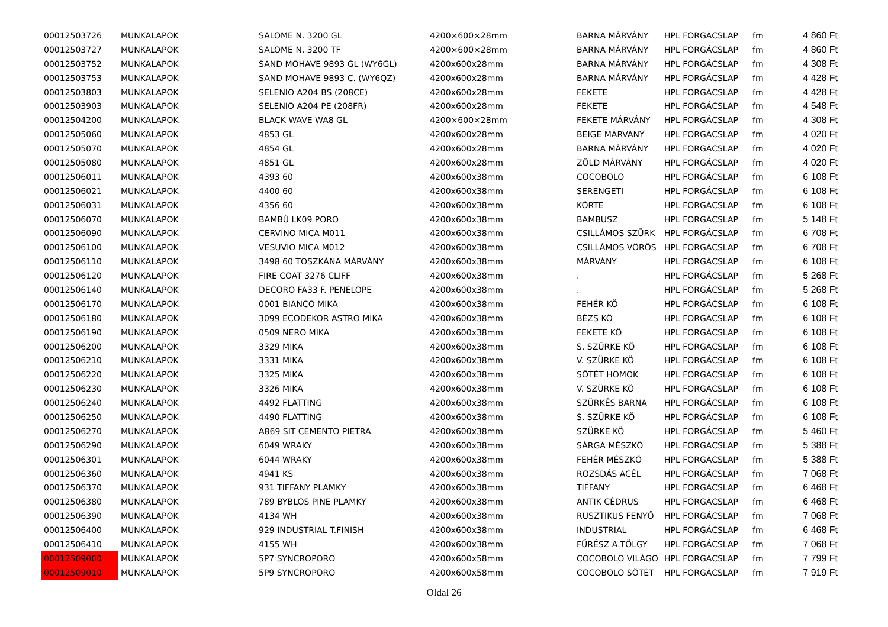| 00012503726 | MUNKALAPOK | SALOME N. 3200 GL | 4200×600×28mm | BARNA MÁRVÁNY | HPL FORGÁCSLAP | fm | 4 860 Ft |
| 00012503727 | MUNKALAPOK | SALOME N. 3200 TF | 4200×600×28mm | BARNA MÁRVÁNY | HPL FORGÁCSLAP | fm | 4 860 Ft |
| 00012503752 | MUNKALAPOK | SAND MOHAVE 9893 GL (WY6GL) | 4200x600x28mm | BARNA MÁRVÁNY | HPL FORGÁCSLAP | fm | 4 308 Ft |
| 00012503753 | MUNKALAPOK | SAND MOHAVE 9893 C. (WY6QZ) | 4200x600x28mm | BARNA MÁRVÁNY | HPL FORGÁCSLAP | fm | 4 428 Ft |
| 00012503803 | MUNKALAPOK | SELENIO A204 BS (208CE) | 4200x600x28mm | FEKETE | HPL FORGÁCSLAP | fm | 4 428 Ft |
| 00012503903 | MUNKALAPOK | SELENIO A204 PE (208FR) | 4200x600x28mm | FEKETE | HPL FORGÁCSLAP | fm | 4 548 Ft |
| 00012504200 | MUNKALAPOK | BLACK WAVE WA8 GL | 4200×600×28mm | FEKETE MÁRVÁNY | HPL FORGÁCSLAP | fm | 4 308 Ft |
| 00012505060 | MUNKALAPOK | 4853 GL | 4200x600x28mm | BEIGE MÁRVÁNY | HPL FORGÁCSLAP | fm | 4 020 Ft |
| 00012505070 | MUNKALAPOK | 4854 GL | 4200x600x28mm | BARNA MÁRVÁNY | HPL FORGÁCSLAP | fm | 4 020 Ft |
| 00012505080 | MUNKALAPOK | 4851 GL | 4200x600x28mm | ZÖLD MÁRVÁNY | HPL FORGÁCSLAP | fm | 4 020 Ft |
| 00012506011 | MUNKALAPOK | 4393 60 | 4200x600x38mm | COCOBOLO | HPL FORGÁCSLAP | fm | 6 108 Ft |
| 00012506021 | MUNKALAPOK | 4400 60 | 4200x600x38mm | SERENGETI | HPL FORGÁCSLAP | fm | 6 108 Ft |
| 00012506031 | MUNKALAPOK | 4356 60 | 4200x600x38mm | KÖRTE | HPL FORGÁCSLAP | fm | 6 108 Ft |
| 00012506070 | MUNKALAPOK | BAMBÚ LK09 PORO | 4200x600x38mm | BAMBUSZ | HPL FORGÁCSLAP | fm | 5 148 Ft |
| 00012506090 | MUNKALAPOK | CERVINO MICA M011 | 4200x600x38mm | CSILLÁMOS SZÜRK | HPL FORGÁCSLAP | fm | 6 708 Ft |
| 00012506100 | MUNKALAPOK | VESUVIO MICA M012 | 4200x600x38mm | CSILLÁMOS VÖRÖS | HPL FORGÁCSLAP | fm | 6 708 Ft |
| 00012506110 | MUNKALAPOK | 3498 60 TOSZKÁNA MÁRVÁNY | 4200x600x38mm | MÁRVÁNY | HPL FORGÁCSLAP | fm | 6 108 Ft |
| 00012506120 | MUNKALAPOK | FIRE COAT 3276 CLIFF | 4200x600x38mm | . | HPL FORGÁCSLAP | fm | 5 268 Ft |
| 00012506140 | MUNKALAPOK | DECORO FA33 F. PENELOPE | 4200x600x38mm | . | HPL FORGÁCSLAP | fm | 5 268 Ft |
| 00012506170 | MUNKALAPOK | 0001 BIANCO MIKA | 4200x600x38mm | FEHÉR KÖ | HPL FORGÁCSLAP | fm | 6 108 Ft |
| 00012506180 | MUNKALAPOK | 3099 ECODEKOR ASTRO MIKA | 4200x600x38mm | BÉZS KÖ | HPL FORGÁCSLAP | fm | 6 108 Ft |
| 00012506190 | MUNKALAPOK | 0509 NERO MIKA | 4200x600x38mm | FEKETE KÖ | HPL FORGÁCSLAP | fm | 6 108 Ft |
| 00012506200 | MUNKALAPOK | 3329 MIKA | 4200x600x38mm | S. SZÜRKE KÖ | HPL FORGÁCSLAP | fm | 6 108 Ft |
| 00012506210 | MUNKALAPOK | 3331 MIKA | 4200x600x38mm | V. SZÜRKE KÖ | HPL FORGÁCSLAP | fm | 6 108 Ft |
| 00012506220 | MUNKALAPOK | 3325 MIKA | 4200x600x38mm | SÖTÉT HOMOK | HPL FORGÁCSLAP | fm | 6 108 Ft |
| 00012506230 | MUNKALAPOK | 3326 MIKA | 4200x600x38mm | V. SZÜRKE KÖ | HPL FORGÁCSLAP | fm | 6 108 Ft |
| 00012506240 | MUNKALAPOK | 4492 FLATTING | 4200x600x38mm | SZÜRKÉS BARNA | HPL FORGÁCSLAP | fm | 6 108 Ft |
| 00012506250 | MUNKALAPOK | 4490 FLATTING | 4200x600x38mm | S. SZÜRKE KÖ | HPL FORGÁCSLAP | fm | 6 108 Ft |
| 00012506270 | MUNKALAPOK | A869 SIT CEMENTO PIETRA | 4200x600x38mm | SZÜRKE KÖ | HPL FORGÁCSLAP | fm | 5 460 Ft |
| 00012506290 | MUNKALAPOK | 6049 WRAKY | 4200x600x38mm | SÁRGA MÉSZKÖ | HPL FORGÁCSLAP | fm | 5 388 Ft |
| 00012506301 | MUNKALAPOK | 6044 WRAKY | 4200x600x38mm | FEHÉR MÉSZKŐ | HPL FORGÁCSLAP | fm | 5 388 Ft |
| 00012506360 | MUNKALAPOK | 4941 KS | 4200x600x38mm | ROZSDÁS ACÉL | HPL FORGÁCSLAP | fm | 7 068 Ft |
| 00012506370 | MUNKALAPOK | 931 TIFFANY PLAMKY | 4200x600x38mm | TIFFANY | HPL FORGÁCSLAP | fm | 6 468 Ft |
| 00012506380 | MUNKALAPOK | 789 BYBLOS PINE PLAMKY | 4200x600x38mm | ANTIK CÉDRUS | HPL FORGÁCSLAP | fm | 6 468 Ft |
| 00012506390 | MUNKALAPOK | 4134 WH | 4200x600x38mm | RUSZTIKUS FENYŐ | HPL FORGÁCSLAP | fm | 7 068 Ft |
| 00012506400 | MUNKALAPOK | 929 INDUSTRIAL T.FINISH | 4200x600x38mm | INDUSTRIAL | HPL FORGÁCSLAP | fm | 6 468 Ft |
| 00012506410 | MUNKALAPOK | 4155 WH | 4200x600x38mm | FŰRÉSZ A.TÖLGY | HPL FORGÁCSLAP | fm | 7 068 Ft |
| 00012509000 | MUNKALAPOK | 5P7 SYNCROPORO | 4200x600x58mm | COCOBOLO VILÁGO | HPL FORGÁCSLAP | fm | 7 799 Ft |
| 00012509010 | MUNKALAPOK | 5P9 SYNCROPORO | 4200x600x58mm | COCOBOLO SÖTÉT | HPL FORGÁCSLAP | fm | 7 919 Ft |
Oldal 26